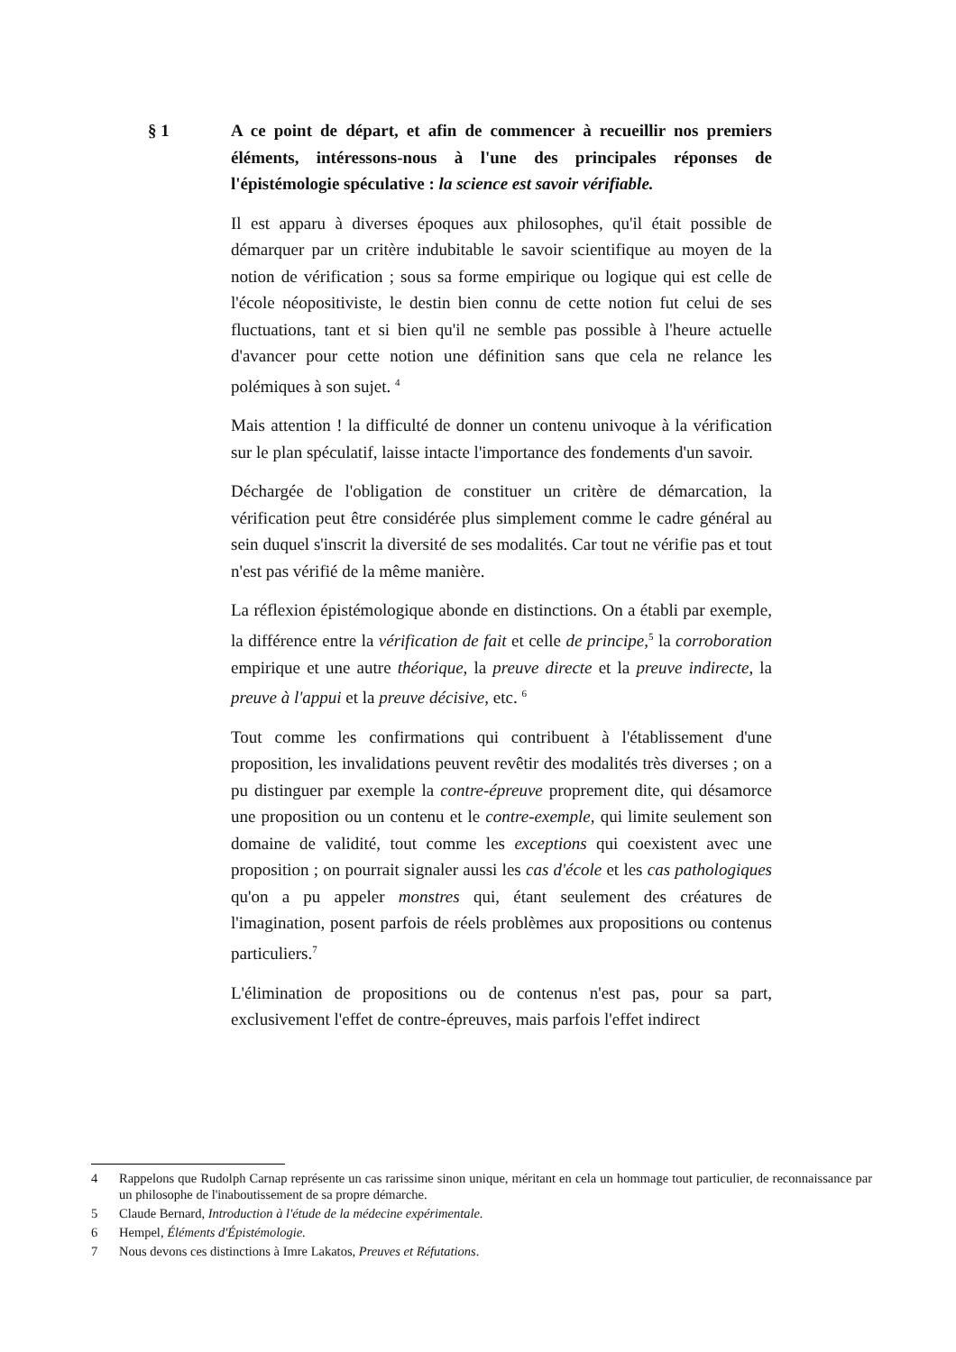§ 1 A ce point de départ, et afin de commencer à recueillir nos premiers éléments, intéressons-nous à l'une des principales réponses de l'épistémologie spéculative : la science est savoir vérifiable.
Il est apparu à diverses époques aux philosophes, qu'il était possible de démarquer par un critère indubitable le savoir scientifique au moyen de la notion de vérification ; sous sa forme empirique ou logique qui est celle de l'école néopositiviste, le destin bien connu de cette notion fut celui de ses fluctuations, tant et si bien qu'il ne semble pas possible à l'heure actuelle d'avancer pour cette notion une définition sans que cela ne relance les polémiques à son sujet. <sup>4</sup>
Mais attention ! la difficulté de donner un contenu univoque à la vérification sur le plan spéculatif, laisse intacte l'importance des fondements d'un savoir.
Déchargée de l'obligation de constituer un critère de démarcation, la vérification peut être considérée plus simplement comme le cadre général au sein duquel s'inscrit la diversité de ses modalités. Car tout ne vérifie pas et tout n'est pas vérifié de la même manière.
La réflexion épistémologique abonde en distinctions. On a établi par exemple, la différence entre la vérification de fait et celle de principe,<sup>5</sup> la corroboration empirique et une autre théorique, la preuve directe et la preuve indirecte, la preuve à l'appui et la preuve décisive, etc. <sup>6</sup>
Tout comme les confirmations qui contribuent à l'établissement d'une proposition, les invalidations peuvent revêtir des modalités très diverses ; on a pu distinguer par exemple la contre-épreuve proprement dite, qui désamorce une proposition ou un contenu et le contre-exemple, qui limite seulement son domaine de validité, tout comme les exceptions qui coexistent avec une proposition ; on pourrait signaler aussi les cas d'école et les cas pathologiques qu'on a pu appeler monstres qui, étant seulement des créatures de l'imagination, posent parfois de réels problèmes aux propositions ou contenus particuliers.<sup>7</sup>
L'élimination de propositions ou de contenus n'est pas, pour sa part, exclusivement l'effet de contre-épreuves, mais parfois l'effet indirect
4 Rappelons que Rudolph Carnap représente un cas rarissime sinon unique, méritant en cela un hommage tout particulier, de reconnaissance par un philosophe de l'inaboutissement de sa propre démarche.
5 Claude Bernard, Introduction à l'étude de la médecine expérimentale.
6 Hempel, Éléments d'Épistémologie.
7 Nous devons ces distinctions à Imre Lakatos, Preuves et Réfutations.